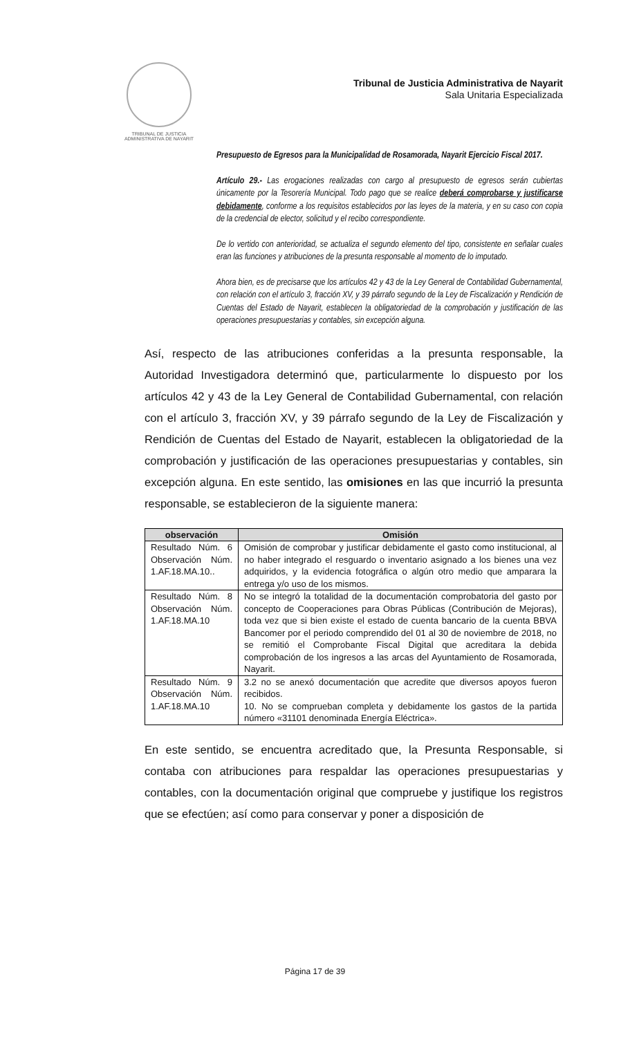TRIBUNAL DE JUSTICIA
ADMINISTRATIVA DE NAYARIT
Tribunal de Justicia Administrativa de Nayarit
Sala Unitaria Especializada
Presupuesto de Egresos para la Municipalidad de Rosamorada, Nayarit Ejercicio Fiscal 2017.
Artículo 29.- Las erogaciones realizadas con cargo al presupuesto de egresos serán cubiertas únicamente por la Tesorería Municipal. Todo pago que se realice deberá comprobarse y justificarse debidamente, conforme a los requisitos establecidos por las leyes de la materia, y en su caso con copia de la credencial de elector, solicitud y el recibo correspondiente.
De lo vertido con anterioridad, se actualiza el segundo elemento del tipo, consistente en señalar cuales eran las funciones y atribuciones de la presunta responsable al momento de lo imputado.
Ahora bien, es de precisarse que los artículos 42 y 43 de la Ley General de Contabilidad Gubernamental, con relación con el artículo 3, fracción XV, y 39 párrafo segundo de la Ley de Fiscalización y Rendición de Cuentas del Estado de Nayarit, establecen la obligatoriedad de la comprobación y justificación de las operaciones presupuestarias y contables, sin excepción alguna.
Así, respecto de las atribuciones conferidas a la presunta responsable, la Autoridad Investigadora determinó que, particularmente lo dispuesto por los artículos 42 y 43 de la Ley General de Contabilidad Gubernamental, con relación con el artículo 3, fracción XV, y 39 párrafo segundo de la Ley de Fiscalización y Rendición de Cuentas del Estado de Nayarit, establecen la obligatoriedad de la comprobación y justificación de las operaciones presupuestarias y contables, sin excepción alguna. En este sentido, las omisiones en las que incurrió la presunta responsable, se establecieron de la siguiente manera:
| observación | Omisión |
| --- | --- |
| Resultado Núm. 6 Observación Núm. 1.AF.18.MA.10.. | Omisión de comprobar y justificar debidamente el gasto como institucional, al no haber integrado el resguardo o inventario asignado a los bienes una vez adquiridos, y la evidencia fotográfica o algún otro medio que amparara la entrega y/o uso de los mismos. |
| Resultado Núm. 8 Observación Núm. 1.AF.18.MA.10 | No se integró la totalidad de la documentación comprobatoria del gasto por concepto de Cooperaciones para Obras Públicas (Contribución de Mejoras), toda vez que si bien existe el estado de cuenta bancario de la cuenta BBVA Bancomer por el periodo comprendido del 01 al 30 de noviembre de 2018, no se remitió el Comprobante Fiscal Digital que acreditara la debida comprobación de los ingresos a las arcas del Ayuntamiento de Rosamorada, Nayarit. |
| Resultado Núm. 9 Observación Núm. 1.AF.18.MA.10 | 3.2 no se anexó documentación que acredite que diversos apoyos fueron recibidos. 10. No se comprueban completa y debidamente los gastos de la partida número «31101 denominada Energía Eléctrica». |
En este sentido, se encuentra acreditado que, la Presunta Responsable, si contaba con atribuciones para respaldar las operaciones presupuestarias y contables, con la documentación original que compruebe y justifique los registros que se efectúen; así como para conservar y poner a disposición de
Página 17 de 39